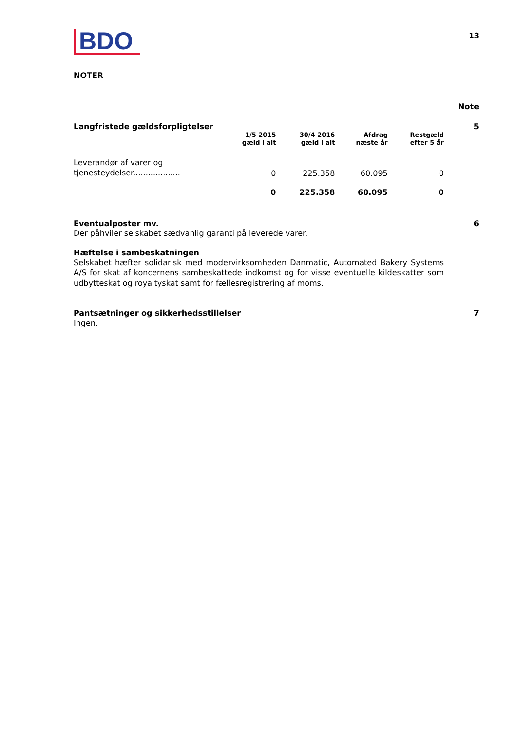BDO
13
NOTER
Note
Langfristede gældsforpligtelser 5
| | 1/5 2015 gæld i alt | 30/4 2016 gæld i alt | Afdrag næste år | Restgæld efter 5 år |
| --- | --- | --- | --- | --- |
| Leverandør af varer og tjenesteydelser................... | 0 | 225.358 | 60.095 | 0 |
| | 0 | 225.358 | 60.095 | 0 |
Eventualposter mv. 6
Der påhviler selskabet sædvanlig garanti på leverede varer.
Hæftelse i sambeskatningen
Selskabet hæfter solidarisk med modervirksomheden Danmatic, Automated Bakery Systems A/S for skat af koncernens sambeskattede indkomst og for visse eventuelle kildeskatter som udbytteskat og royaltyskat samt for fællesregistrering af moms.
Pantsætninger og sikkerhedsstillelser 7
Ingen.